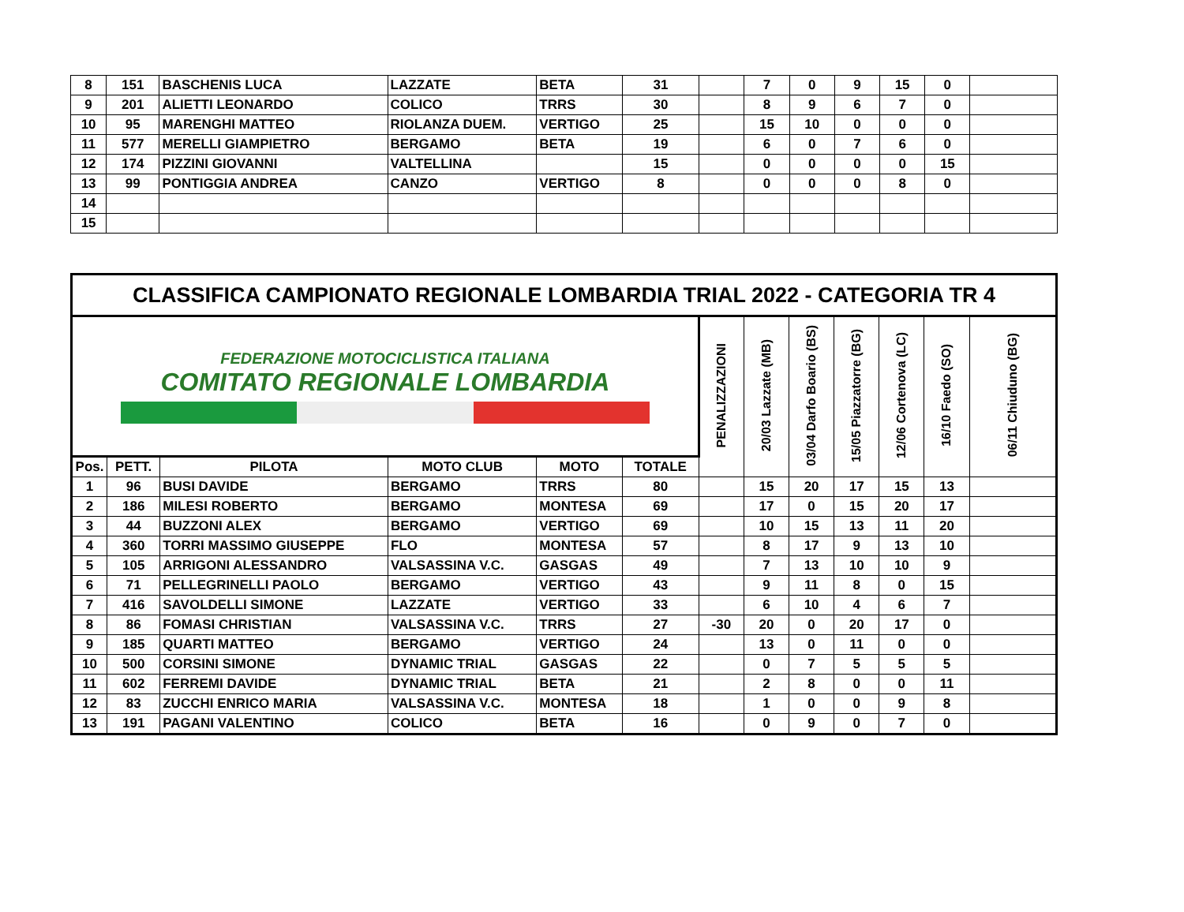| 8 | 151 | BASCHENIS LUCA | LAZZATE | BETA | 31 | | 7 | 0 | 9 | 15 | 0 | |
| 9 | 201 | ALIETTI LEONARDO | COLICO | TRRS | 30 | | 8 | 9 | 6 | 7 | 0 | |
| 10 | 95 | MARENGHI MATTEO | RIOLANZA DUEM. | VERTIGO | 25 | | 15 | 10 | 0 | 0 | 0 | |
| 11 | 577 | MERELLI GIAMPIETRO | BERGAMO | BETA | 19 | | 6 | 0 | 7 | 6 | 0 | |
| 12 | 174 | PIZZINI GIOVANNI | VALTELLINA | | 15 | | 0 | 0 | 0 | 0 | 15 | |
| 13 | 99 | PONTIGGIA ANDREA | CANZO | VERTIGO | 8 | | 0 | 0 | 0 | 8 | 0 | |
| 14 | | | | | | | | | | | | |
| 15 | | | | | | | | | | | | |
| CLASSIFICA CAMPIONATO REGIONALE LOMBARDIA TRIAL 2022 - CATEGORIA TR 4 | | | | | | | | | | | | |
| --- | --- | --- | --- | --- | --- | --- | --- | --- | --- | --- | --- | --- |
| FEDERAZIONE MOTOCICLISTICA ITALIANA COMITATO REGIONALE LOMBARDIA | | | | | | PENALIZZAZIONI | 20/03 Lazzate (MB) | 03/04 Darfo Boario (BS) | 15/05 Piazzatorre (BG) | 12/06 Cortenova (LC) | 16/10 Faedo (SO) | 06/11 Chiuduno (BG) |
| Pos. | PETT. | PILOTA | MOTO CLUB | MOTO | TOTALE | | | | | | | |
| 1 | 96 | BUSI DAVIDE | BERGAMO | TRRS | 80 | | 15 | 20 | 17 | 15 | 13 | |
| 2 | 186 | MILESI ROBERTO | BERGAMO | MONTESA | 69 | | 17 | 0 | 15 | 20 | 17 | |
| 3 | 44 | BUZZONI ALEX | BERGAMO | VERTIGO | 69 | | 10 | 15 | 13 | 11 | 20 | |
| 4 | 360 | TORRI MASSIMO GIUSEPPE | FLO | MONTESA | 57 | | 8 | 17 | 9 | 13 | 10 | |
| 5 | 105 | ARRIGONI ALESSANDRO | VALSASSINA V.C. | GASGAS | 49 | | 7 | 13 | 10 | 10 | 9 | |
| 6 | 71 | PELLEGRINELLI PAOLO | BERGAMO | VERTIGO | 43 | | 9 | 11 | 8 | 0 | 15 | |
| 7 | 416 | SAVOLDELLI SIMONE | LAZZATE | VERTIGO | 33 | | 6 | 10 | 4 | 6 | 7 | |
| 8 | 86 | FOMASI CHRISTIAN | VALSASSINA V.C. | TRRS | 27 | -30 | 20 | 0 | 20 | 17 | 0 | |
| 9 | 185 | QUARTI MATTEO | BERGAMO | VERTIGO | 24 | | 13 | 0 | 11 | 0 | 0 | |
| 10 | 500 | CORSINI SIMONE | DYNAMIC TRIAL | GASGAS | 22 | | 0 | 7 | 5 | 5 | 5 | |
| 11 | 602 | FERREMI DAVIDE | DYNAMIC TRIAL | BETA | 21 | | 2 | 8 | 0 | 0 | 11 | |
| 12 | 83 | ZUCCHI ENRICO MARIA | VALSASSINA V.C. | MONTESA | 18 | | 1 | 0 | 0 | 9 | 8 | |
| 13 | 191 | PAGANI VALENTINO | COLICO | BETA | 16 | | 0 | 9 | 0 | 7 | 0 | |